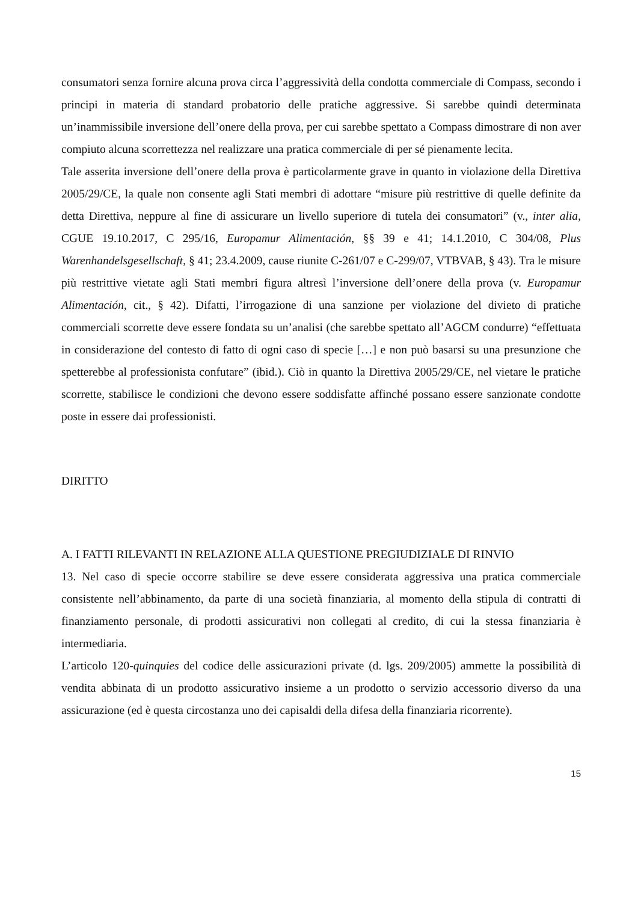consumatori senza fornire alcuna prova circa l’aggressività della condotta commerciale di Compass, secondo i principi in materia di standard probatorio delle pratiche aggressive. Si sarebbe quindi determinata un’inammissibile inversione dell’onere della prova, per cui sarebbe spettato a Compass dimostrare di non aver compiuto alcuna scorrettezza nel realizzare una pratica commerciale di per sé pienamente lecita.
Tale asserita inversione dell’onere della prova è particolarmente grave in quanto in violazione della Direttiva 2005/29/CE, la quale non consente agli Stati membri di adottare “misure più restrittive di quelle definite da detta Direttiva, neppure al fine di assicurare un livello superiore di tutela dei consumatori” (v., inter alia, CGUE 19.10.2017, C 295/16, Europamur Alimentación, §§ 39 e 41; 14.1.2010, C 304/08, Plus Warenhandelsgesellschaft, § 41; 23.4.2009, cause riunite C-261/07 e C-299/07, VTBVAB, § 43). Tra le misure più restrittive vietate agli Stati membri figura altresì l’inversione dell’onere della prova (v. Europamur Alimentación, cit., § 42). Difatti, l’irrogazione di una sanzione per violazione del divieto di pratiche commerciali scorrette deve essere fondata su un’analisi (che sarebbe spettato all’AGCM condurre) “effettuata in considerazione del contesto di fatto di ogni caso di specie […] e non può basarsi su una presunzione che spetterebbe al professionista confutare” (ibid.). Ciò in quanto la Direttiva 2005/29/CE, nel vietare le pratiche scorrette, stabilisce le condizioni che devono essere soddisfatte affinché possano essere sanzionate condotte poste in essere dai professionisti.
DIRITTO
A. I FATTI RILEVANTI IN RELAZIONE ALLA QUESTIONE PREGIUDIZIALE DI RINVIO
13. Nel caso di specie occorre stabilire se deve essere considerata aggressiva una pratica commerciale consistente nell’abbinamento, da parte di una società finanziaria, al momento della stipula di contratti di finanziamento personale, di prodotti assicurativi non collegati al credito, di cui la stessa finanziaria è intermediaria.
L’articolo 120-quinquies del codice delle assicurazioni private (d. lgs. 209/2005) ammette la possibilità di vendita abbinata di un prodotto assicurativo insieme a un prodotto o servizio accessorio diverso da una assicurazione (ed è questa circostanza uno dei capisaldi della difesa della finanziaria ricorrente).
15